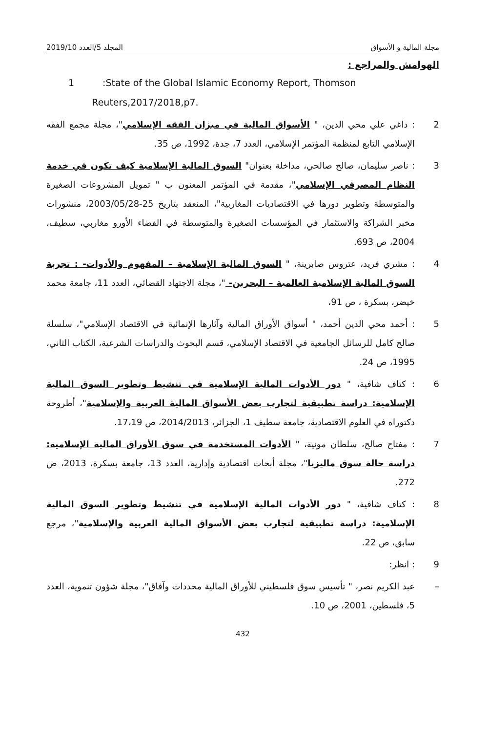2019/10 المجلد 5/العدد مجلة المالية و الأسواق
الهوامش والمراجع :
1:State of the Global Islamic Economy Report, Thomson
Reuters,2017/2018,p7.
2: داغي علي محي الدين، " الأسواق المالية في ميزان الفقه الإسلامي"، مجلة مجمع الفقه الإسلامي التابع لمنظمة المؤتمر الإسلامي، العدد 7، جدة، 1992، ص 35.
3: ناصر سليمان، صالح صالحي، مداخلة بعنوان" السوق المالية الإسلامية كيف تكون في خدمة النظام المصرفي الإسلامي"، مقدمة في المؤتمر المعنون ب " تمويل المشروعات الصغيرة والمتوسطة وتطوير دورها في الاقتصاديات المغاربية"، المنعقد بتاريخ 25-2003/05/28، منشورات مخبر الشراكة والاستثمار في المؤسسات الصغيرة والمتوسطة في الفضاء الأورو مغاربي، سطيف، 2004، ص 693.
4: مشري فريد، عتروس صابرينة، " السوق المالية الإسلامية – المفهوم والأدوات- : تجربة السوق المالية الإسلامية العالمية – البحرين- "، مجلة الاجتهاد القضائي، العدد 11، جامعة محمد خيضر، بسكرة ، ص 91،
5: أحمد محي الدين أحمد، " أسواق الأوراق المالية وآثارها الإنمائية في الاقتصاد الإسلامي"، سلسلة صالح كامل للرسائل الجامعية في الاقتصاد الإسلامي، قسم البحوث والدراسات الشرعية، الكتاب الثاني، 1995، ص 24.
6: كتاف شافية، " دور الأدوات المالية الإسلامية في تنشيط وتطوير السوق المالية الإسلامية: دراسة تطبيقية لتجارب بعض الأسواق المالية العربية والإسلامية"، أطروحة دكتوراه في العلوم الاقتصادية، جامعة سطيف 1، الجزائر، 2014/2013، ص 17،19.
7: مفتاح صالح، سلطان مونية، " الأدوات المستخدمة في سوق الأوراق المالية الإسلامية: دراسة حالة سوق ماليزيا"، مجلة أبحاث اقتصادية وإدارية، العدد 13، جامعة بسكرة، 2013، ص 272.
8: كتاف شافية، " دور الأدوات المالية الإسلامية في تنشيط وتطوير السوق المالية الإسلامية: دراسة تطبيقية لتجارب بعض الأسواق المالية العربية والإسلامية"، مرجع سابق، ص 22.
9: انظر:
– عبد الكريم نصر، " تأسيس سوق فلسطيني للأوراق المالية محددات وآفاق"، مجلة شؤون تنموية، العدد 5، فلسطين، 2001، ص 10.
432